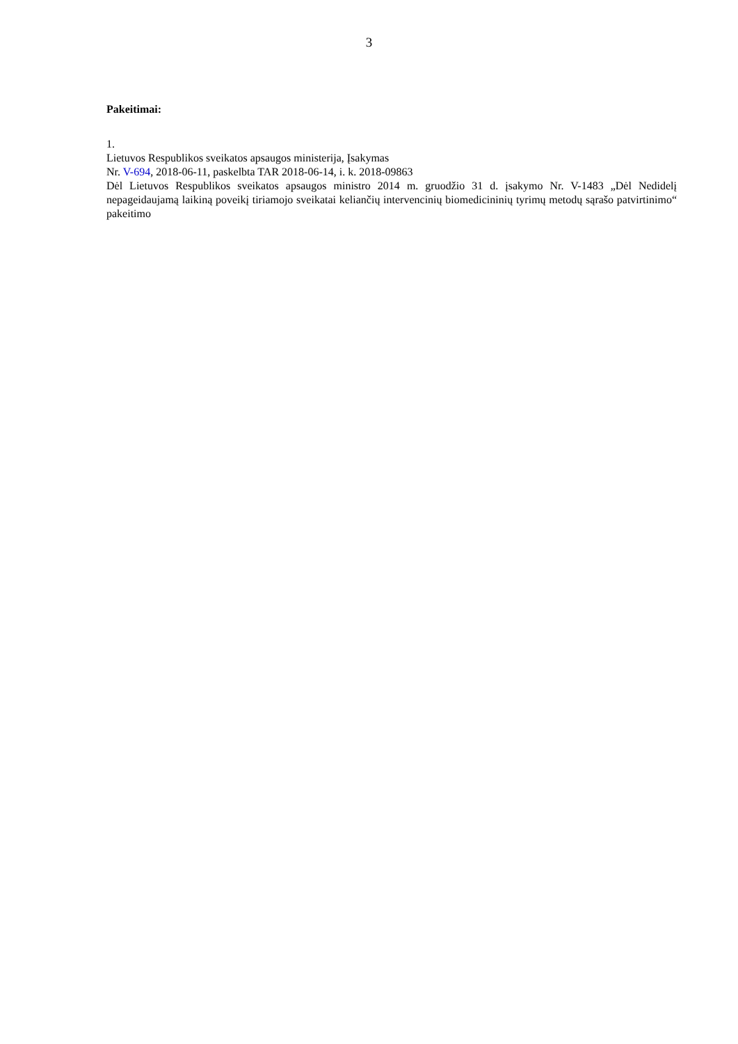3
Pakeitimai:
1.
Lietuvos Respublikos sveikatos apsaugos ministerija, Įsakymas
Nr. V-694, 2018-06-11, paskelbta TAR 2018-06-14, i. k. 2018-09863
Dėl Lietuvos Respublikos sveikatos apsaugos ministro 2014 m. gruodžio 31 d. įsakymo Nr. V-1483 „Dėl Nedidelį nepageidaujamą laikiną poveikį tiriamojo sveikatai keliančių intervencinių biomedicininių tyrimų metodų sąrašo patvirtinimo“ pakeitimo